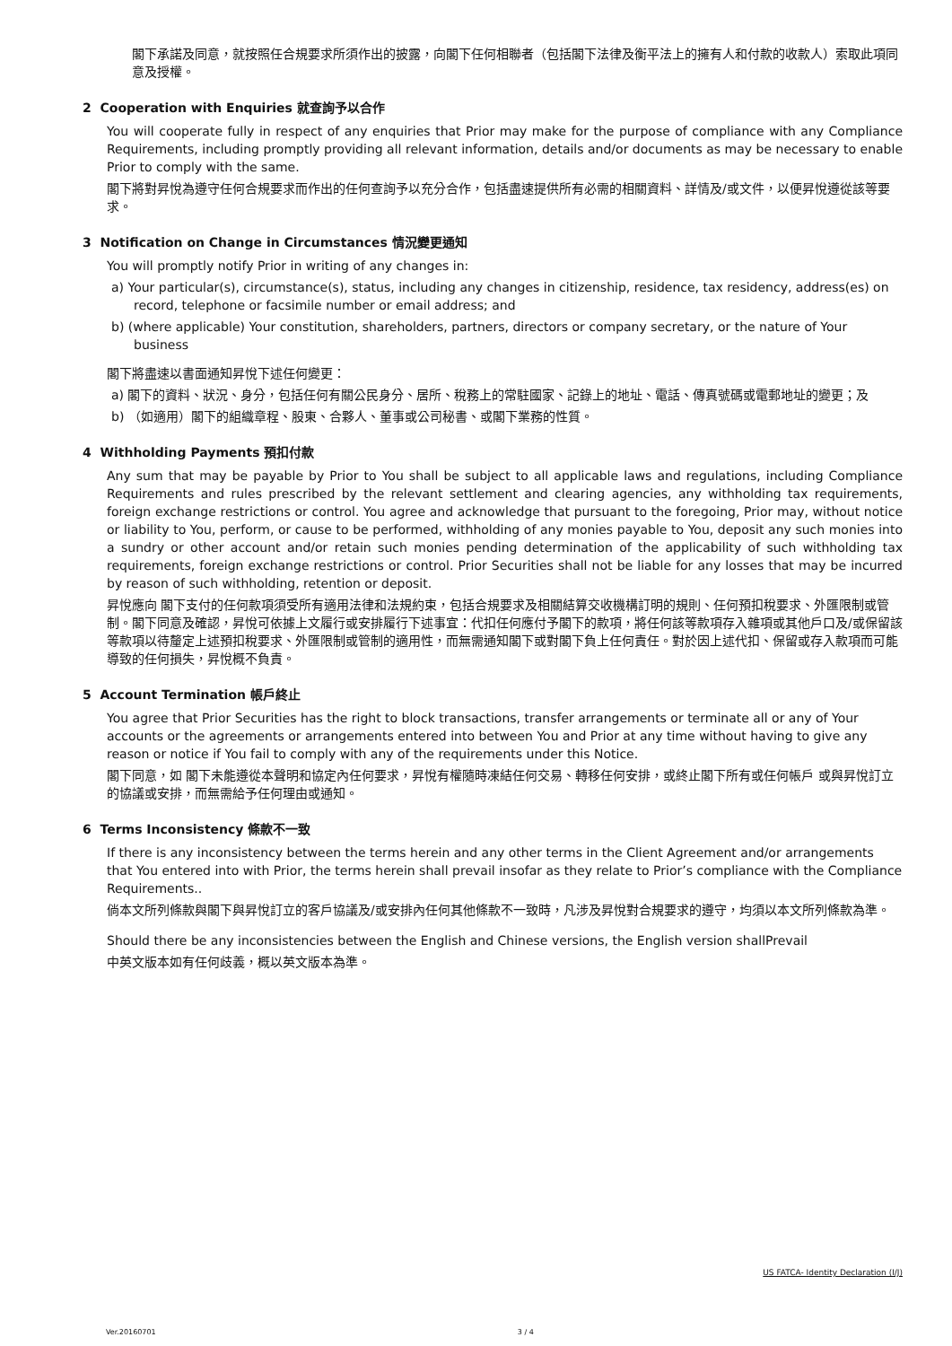閣下承諾及同意，就按照任合規要求所須作出的披露，向閣下任何相聯者（包括閣下法律及衡平法上的擁有人和付款的收款人）索取此項同意及授權。
2 Cooperation with Enquiries 就查詢予以合作
You will cooperate fully in respect of any enquiries that Prior may make for the purpose of compliance with any Compliance Requirements, including promptly providing all relevant information, details and/or documents as may be necessary to enable Prior to comply with the same.
閣下將對昇悅為遵守任何合規要求而作出的任何查詢予以充分合作，包括盡速提供所有必需的相關資料、詳情及/或文件，以便昇悅遵從該等要求。
3 Notification on Change in Circumstances 情況變更通知
You will promptly notify Prior in writing of any changes in:
a) Your particular(s), circumstance(s), status, including any changes in citizenship, residence, tax residency, address(es) on record, telephone or facsimile number or email address; and
b) (where applicable) Your constitution, shareholders, partners, directors or company secretary, or the nature of Your business
閣下將盡速以書面通知昇悅下述任何變更：
a) 閣下的資料、狀況、身分，包括任何有關公民身分、居所、稅務上的常駐國家、記錄上的地址、電話、傳真號碼或電郵地址的變更；及
b) （如適用）閣下的組織章程、股東、合夥人、董事或公司秘書、或閣下業務的性質。
4 Withholding Payments 預扣付款
Any sum that may be payable by Prior to You shall be subject to all applicable laws and regulations, including Compliance Requirements and rules prescribed by the relevant settlement and clearing agencies, any withholding tax requirements, foreign exchange restrictions or control. You agree and acknowledge that pursuant to the foregoing, Prior may, without notice or liability to You, perform, or cause to be performed, withholding of any monies payable to You, deposit any such monies into a sundry or other account and/or retain such monies pending determination of the applicability of such withholding tax requirements, foreign exchange restrictions or control. Prior Securities shall not be liable for any losses that may be incurred by reason of such withholding, retention or deposit.
昇悅應向 閣下支付的任何款項須受所有適用法律和法規約束，包括合規要求及相關結算交收機構訂明的規則、任何預扣稅要求、外匯限制或管制。閣下同意及確認，昇悅可依據上文履行或安排履行下述事宜：代扣任何應付予閣下的款項，將任何該等款項存入雜項或其他戶口及/或保留該等款項以待釐定上述預扣稅要求、外匯限制或管制的適用性，而無需通知閣下或對閣下負上任何責任。對於因上述代扣、保留或存入款項而可能導致的任何損失，昇悅概不負責。
5 Account Termination 帳戶終止
You agree that Prior Securities has the right to block transactions, transfer arrangements or terminate all or any of Your accounts or the agreements or arrangements entered into between You and Prior at any time without having to give any reason or notice if You fail to comply with any of the requirements under this Notice.
閣下同意，如 閣下未能遵從本聲明和協定內任何要求，昇悅有權隨時凍結任何交易、轉移任何安排，或終止閣下所有或任何帳戶 或與昇悅訂立的協議或安排，而無需給予任何理由或通知。
6 Terms Inconsistency 條款不一致
If there is any inconsistency between the terms herein and any other terms in the Client Agreement and/or arrangements that You entered into with Prior, the terms herein shall prevail insofar as they relate to Prior’s compliance with the Compliance Requirements..
倘本文所列條款與閣下與昇悅訂立的客戶協議及/或安排內任何其他條款不一致時，凡涉及昇悅對合規要求的遵守，均須以本文所列條款為準。
Should there be any inconsistencies between the English and Chinese versions, the English version shallPrevail
中英文版本如有任何歧義，概以英文版本為準。
US FATCA- Identity Declaration (I/J)
Ver.20160701 3 / 4